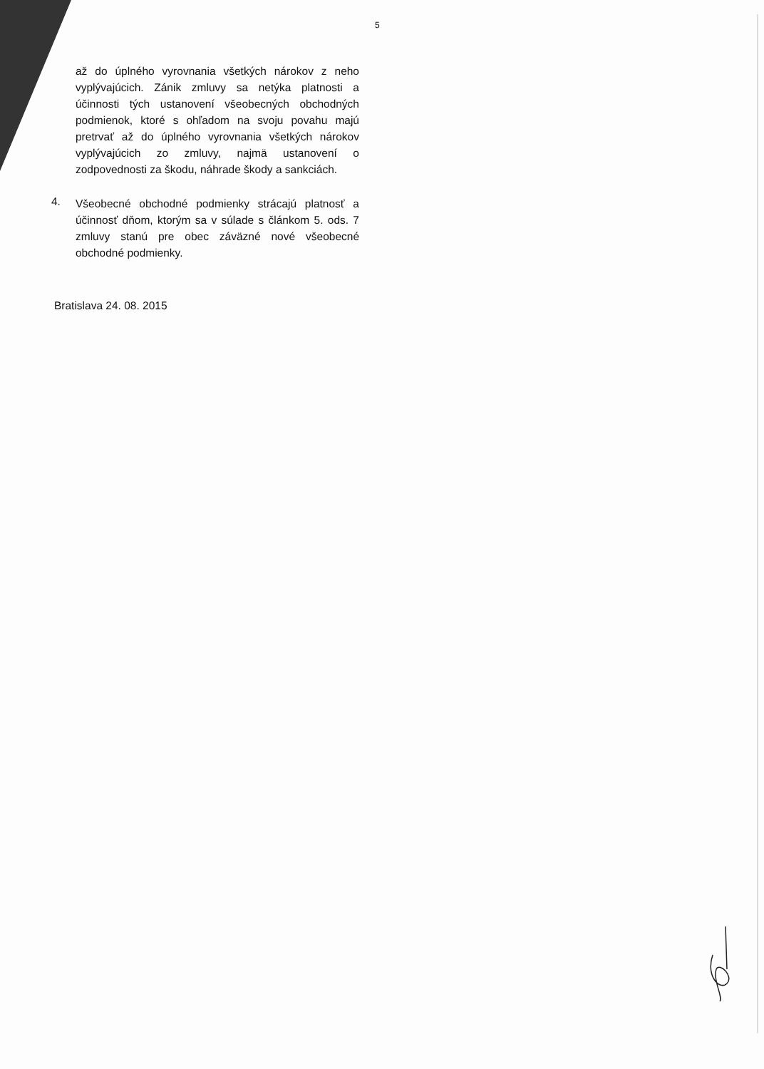5
až do úplného vyrovnania všetkých nárokov z neho vyplývajúcich. Zánik zmluvy sa netýka platnosti a účinnosti tých ustanovení všeobecných obchodných podmienok, ktoré s ohľadom na svoju povahu majú pretrvať až do úplného vyrovnania všetkých nárokov vyplývajúcich zo zmluvy, najmä ustanovení o zodpovednosti za škodu, náhrade škody a sankciách.
4.
Všeobecné obchodné podmienky strácajú platnosť a účinnosť dňom, ktorým sa v súlade s článkom 5. ods. 7 zmluvy stanú pre obec záväzné nové všeobecné obchodné podmienky.
Bratislava 24. 08. 2015